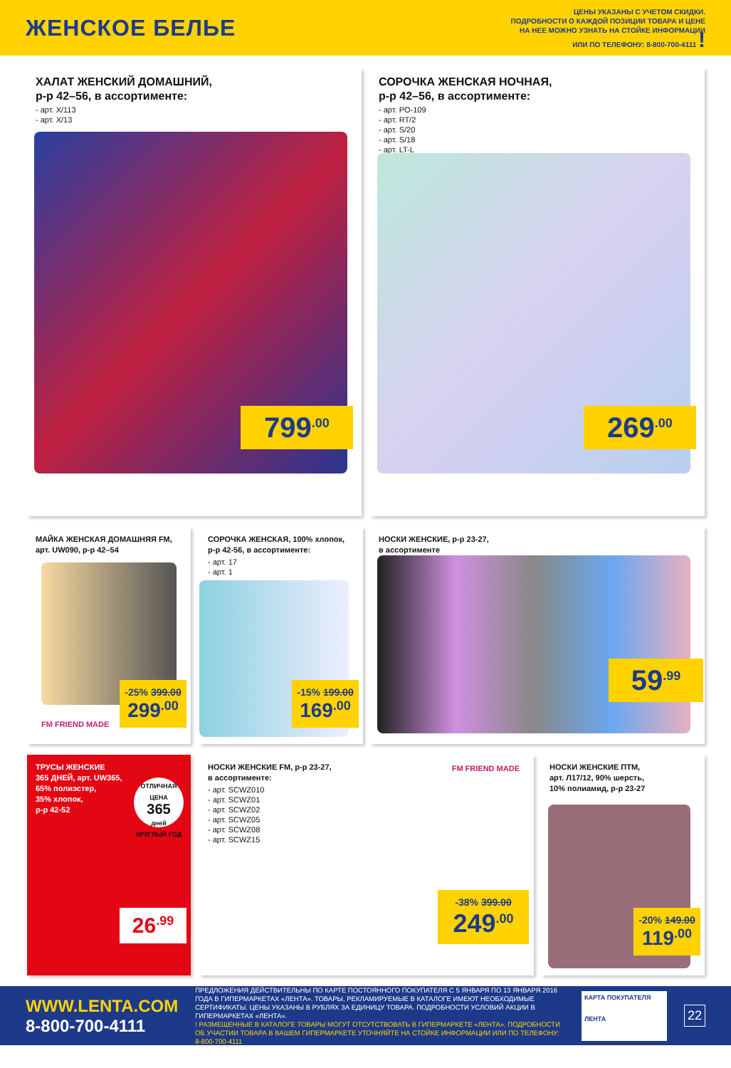ЖЕНСКОЕ БЕЛЬЕ
ЦЕНЫ УКАЗАНЫ С УЧЕТОМ СКИДКИ.
ПОДРОБНОСТИ О КАЖДОЙ ПОЗИЦИИ ТОВАРА И ЦЕНЕ
НА НЕЕ МОЖНО УЗНАТЬ НА СТОЙКЕ ИНФОРМАЦИИ
ИЛИ ПО ТЕЛЕФОНУ: 8-800-700-4111 !
ХАЛАТ ЖЕНСКИЙ ДОМАШНИЙ,
р-р 42–56, в ассортименте:
- арт. Х/113
- арт. Х/13
799<sup>.00</sup>
СОРОЧКА ЖЕНСКАЯ НОЧНАЯ,
р-р 42–56, в ассортименте:
- арт. PO-109
- арт. RT/2
- арт. S/20
- арт. S/18
- арт. LT-L
269<sup>.00</sup>
МАЙКА ЖЕНСКАЯ ДОМАШНЯЯ FM,
арт. UW090, р-р 42–54
FM FRIEND MADE
-25% 399.00
299<sup>.00</sup>
СОРОЧКА ЖЕНСКАЯ, 100% хлопок,
р-р 42-56, в ассортименте:
- арт. 17
- арт. 1
-15% 199.00
169<sup>.00</sup>
НОСКИ ЖЕНСКИЕ, р-р 23-27,
в ассортименте
59<sup>.99</sup>
ТРУСЫ ЖЕНСКИЕ
365 ДНЕЙ, арт. UW365,
65% полиэстер,
35% хлопок,
р-р 42-52
ОТЛИЧНАЯ ЦЕНА
365
дней
КРУГЛЫЙ ГОД
26<sup>.99</sup>
НОСКИ ЖЕНСКИЕ FM, р-р 23-27,
в ассортименте:
- арт. SCWZ010
- арт. SCWZ01
- арт. SCWZ02
- арт. SCWZ05
- арт. SCWZ08
- арт. SCWZ15
FM FRIEND MADE
-38% 399.00
249<sup>.00</sup>
НОСКИ ЖЕНСКИЕ ПТМ,
арт. Л17/12, 90% шерсть,
10% полиамид, р-р 23-27
-20% 149.00
119<sup>.00</sup>
WWW.LENTA.COM
8-800-700-4111
ПРЕДЛОЖЕНИЯ ДЕЙСТВИТЕЛЬНЫ ПО КАРТЕ ПОСТОЯННОГО ПОКУПАТЕЛЯ С 5 ЯНВАРЯ ПО 13 ЯНВАРЯ 2016 ГОДА В ГИПЕРМАРКЕТАХ «ЛЕНТА». ТОВАРЫ, РЕКЛАМИРУЕМЫЕ В КАТАЛОГЕ ИМЕЮТ НЕОБХОДИМЫЕ СЕРТИФИКАТЫ. ЦЕНЫ УКАЗАНЫ В РУБЛЯХ ЗА ЕДИНИЦУ ТОВАРА. ПОДРОБНОСТИ УСЛОВИЙ АКЦИИ В ГИПЕРМАРКЕТАХ «ЛЕНТА».
! РАЗМЕЩЕННЫЕ В КАТАЛОГЕ ТОВАРЫ МОГУТ ОТСУТСТВОВАТЬ В ГИПЕРМАРКЕТЕ «ЛЕНТА». ПОДРОБНОСТИ ОБ УЧАСТИИ ТОВАРА В ВАШЕМ ГИПЕРМАРКЕТЕ УТОЧНЯЙТЕ НА СТОЙКЕ ИНФОРМАЦИИ ИЛИ ПО ТЕЛЕФОНУ: 8-800-700-4111
КАРТА ПОКУПАТЕЛЯ
ЛЕНТА
22